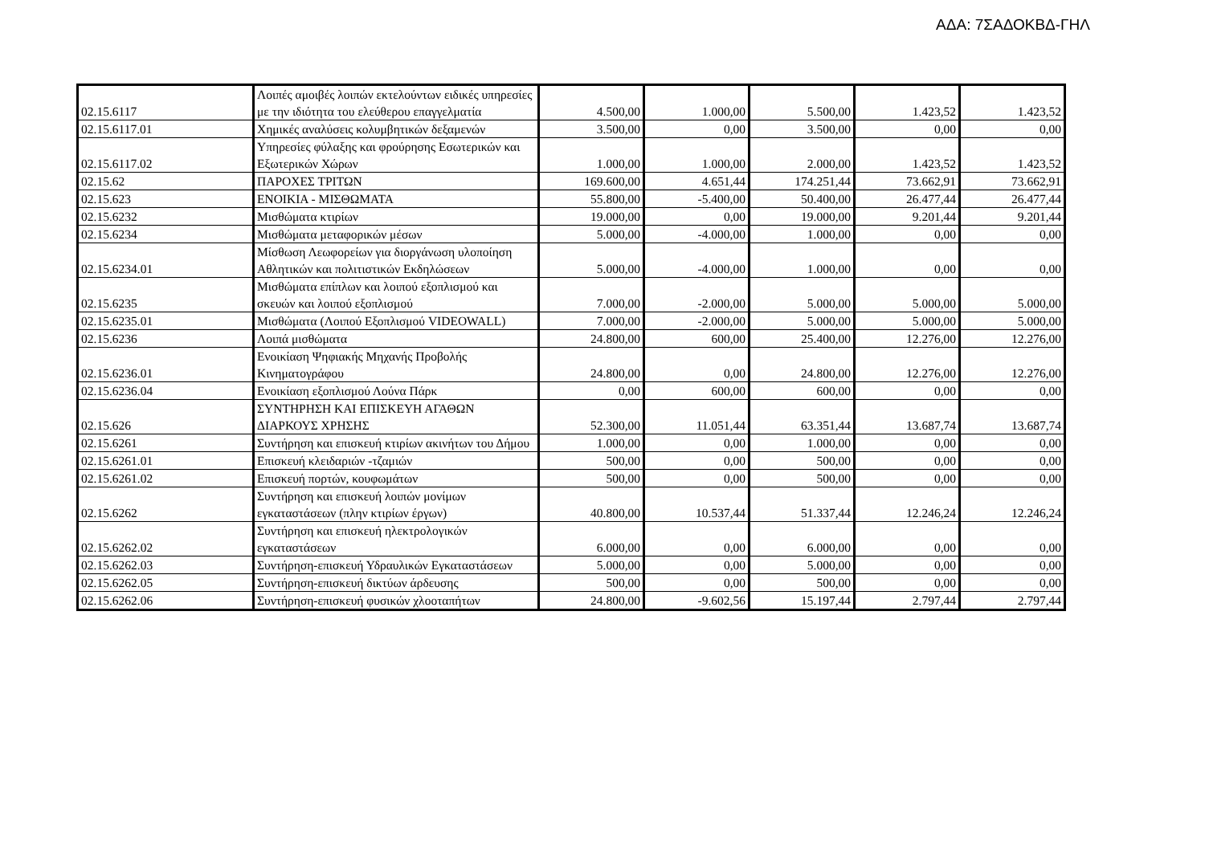ΑΔΑ: 7ΣΑΔΟΚΒΔ-ΓΗΛ
| 02.15.6117 | Λοιπές αμοιβές λοιπών εκτελούντων ειδικές υπηρεσίες με την ιδιότητα του ελεύθερου επαγγελματία | 4.500,00 | 1.000,00 | 5.500,00 | 1.423,52 | 1.423,52 |
| 02.15.6117.01 | Χημικές αναλύσεις κολυμβητικών δεξαμενών | 3.500,00 | 0,00 | 3.500,00 | 0,00 | 0,00 |
| 02.15.6117.02 | Υπηρεσίες φύλαξης και φρούρησης Εσωτερικών και Εξωτερικών Χώρων | 1.000,00 | 1.000,00 | 2.000,00 | 1.423,52 | 1.423,52 |
| 02.15.62 | ΠΑΡΟΧΕΣ ΤΡΙΤΩΝ | 169.600,00 | 4.651,44 | 174.251,44 | 73.662,91 | 73.662,91 |
| 02.15.623 | ΕΝΟΙΚΙΑ - ΜΙΣΘΩΜΑΤΑ | 55.800,00 | -5.400,00 | 50.400,00 | 26.477,44 | 26.477,44 |
| 02.15.6232 | Μισθώματα κτιρίων | 19.000,00 | 0,00 | 19.000,00 | 9.201,44 | 9.201,44 |
| 02.15.6234 | Μισθώματα μεταφορικών μέσων | 5.000,00 | -4.000,00 | 1.000,00 | 0,00 | 0,00 |
| 02.15.6234.01 | Μίσθωση Λεωφορείων για διοργάνωση υλοποίηση Αθλητικών και πολιτιστικών Εκδηλώσεων | 5.000,00 | -4.000,00 | 1.000,00 | 0,00 | 0,00 |
| 02.15.6235 | Μισθώματα επίπλων και λοιπού εξοπλισμού και σκευών και λοιπού εξοπλισμού | 7.000,00 | -2.000,00 | 5.000,00 | 5.000,00 | 5.000,00 |
| 02.15.6235.01 | Μισθώματα (Λοιπού Εξοπλισμού VIDEOWALL) | 7.000,00 | -2.000,00 | 5.000,00 | 5.000,00 | 5.000,00 |
| 02.15.6236 | Λοιπά μισθώματα | 24.800,00 | 600,00 | 25.400,00 | 12.276,00 | 12.276,00 |
| 02.15.6236.01 | Ενοικίαση Ψηφιακής Μηχανής Προβολής Κινηματογράφου | 24.800,00 | 0,00 | 24.800,00 | 12.276,00 | 12.276,00 |
| 02.15.6236.04 | Ενοικίαση εξοπλισμού Λούνα Πάρκ | 0,00 | 600,00 | 600,00 | 0,00 | 0,00 |
| 02.15.626 | ΣΥΝΤΗΡΗΣΗ ΚΑΙ ΕΠΙΣΚΕΥΗ ΑΓΑΘΩΝ ΔΙΑΡΚΟΥΣ ΧΡΗΣΗΣ | 52.300,00 | 11.051,44 | 63.351,44 | 13.687,74 | 13.687,74 |
| 02.15.6261 | Συντήρηση και επισκευή κτιρίων ακινήτων του Δήμου | 1.000,00 | 0,00 | 1.000,00 | 0,00 | 0,00 |
| 02.15.6261.01 | Επισκευή κλειδαριών -τζαμιών | 500,00 | 0,00 | 500,00 | 0,00 | 0,00 |
| 02.15.6261.02 | Επισκευή πορτών, κουφωμάτων | 500,00 | 0,00 | 500,00 | 0,00 | 0,00 |
| 02.15.6262 | Συντήρηση και επισκευή λοιπών μονίμων εγκαταστάσεων (πλην κτιρίων έργων) | 40.800,00 | 10.537,44 | 51.337,44 | 12.246,24 | 12.246,24 |
| 02.15.6262.02 | Συντήρηση και επισκευή ηλεκτρολογικών εγκαταστάσεων | 6.000,00 | 0,00 | 6.000,00 | 0,00 | 0,00 |
| 02.15.6262.03 | Συντήρηση-επισκευή Υδραυλικών Εγκαταστάσεων | 5.000,00 | 0,00 | 5.000,00 | 0,00 | 0,00 |
| 02.15.6262.05 | Συντήρηση-επισκευή δικτύων άρδευσης | 500,00 | 0,00 | 500,00 | 0,00 | 0,00 |
| 02.15.6262.06 | Συντήρηση-επισκευή φυσικών χλοοταπήτων | 24.800,00 | -9.602,56 | 15.197,44 | 2.797,44 | 2.797,44 |